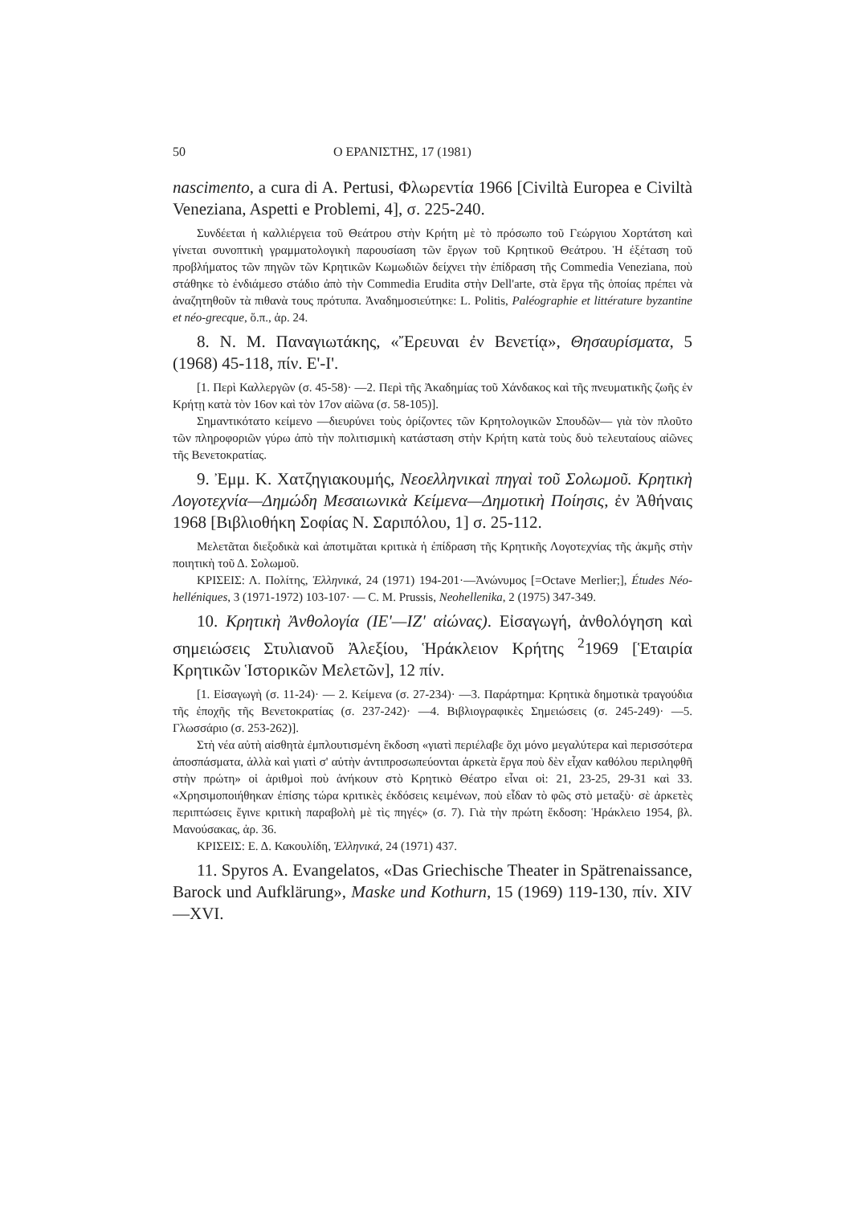50 Ο ΕΡΑΝΙΣΤΗΣ, 17 (1981)
nascimento, a cura di A. Pertusi, Φλωρεντία 1966 [Civiltà Europea e Civiltà Veneziana, Aspetti e Problemi, 4], σ. 225-240.
Συνδέεται ἡ καλλιέργεια τοῦ Θεάτρου στὴν Κρήτη μὲ τὸ πρόσωπο τοῦ Γεώργιου Χορτάτση καὶ γίνεται συνοπτικὴ γραμματολογικὴ παρουσίαση τῶν ἔργων τοῦ Κρητικοῦ Θεάτρου. Ἡ ἐξέταση τοῦ προβλήματος τῶν πηγῶν τῶν Κρητικῶν Κωμωδιῶν δείχνει τὴν ἐπίδραση τῆς Commedia Veneziana, ποὺ στάθηκε τὸ ἐνδιάμεσο στάδιο ἀπὸ τὴν Commedia Erudita στὴν Dell'arte, στὰ ἔργα τῆς ὁποίας πρέπει νὰ ἀναζητηθοῦν τὰ πιθανὰ τους πρότυπα. Ἀναδημοσιεύτηκε: L. Politis, Paléographie et littérature byzantine et néo-grecque, ὅ.π., ἀρ. 24.
8. N. M. Παναγιωτάκης, «Ἔρευναι ἐν Βενετίᾳ», Θησαυρίσματα, 5 (1968) 45-118, πίν. Ε'-Ι'.
[1. Περὶ Καλλεργῶν (σ. 45-58)· —2. Περὶ τῆς Ἀκαδημίας τοῦ Χάνδακος καὶ τῆς πνευματικῆς ζωῆς ἐν Κρήτῃ κατὰ τὸν 16ον καὶ τὸν 17ον αἰῶνα (σ. 58-105)].
Σημαντικότατο κείμενο —διευρύνει τοὺς ὁρίζοντες τῶν Κρητολογικῶν Σπουδῶν— γιὰ τὸν πλοῦτο τῶν πληροφοριῶν γύρω ἀπὸ τὴν πολιτισμικὴ κατάσταση στὴν Κρήτη κατὰ τοὺς δυὸ τελευταίους αἰῶνες τῆς Βενετοκρατίας.
9. Ἐμμ. Κ. Χατζηγιακουμής, Νεοελληνικαὶ πηγαὶ τοῦ Σολωμοῦ. Κρητικὴ Λογοτεχνία—Δημώδη Μεσαιωνικὰ Κείμενα—Δημοτικὴ Ποίησις, ἐν Ἀθήναις 1968 [Βιβλιοθήκη Σοφίας Ν. Σαριπόλου, 1] σ. 25-112.
Μελετᾶται διεξοδικὰ καὶ ἀποτιμᾶται κριτικὰ ἡ ἐπίδραση τῆς Κρητικῆς Λογοτεχνίας τῆς ἀκμῆς στὴν ποιητικὴ τοῦ Δ. Σολωμοῦ.
ΚΡΙΣΕΙΣ: Λ. Πολίτης, Ἑλληνικά, 24 (1971) 194-201·—Ἀνώνυμος [=Octave Merlier;], Études Néo-helléniques, 3 (1971-1972) 103-107· — C. M. Prussis, Neohellenika, 2 (1975) 347-349.
10. Κρητικὴ Ἀνθολογία (ΙΕ'—ΙΖ' αἰώνας). Εἰσαγωγή, ἀνθολόγηση καὶ σημειώσεις Στυλιανοῦ Ἀλεξίου, Ἡράκλειον Κρήτης <sup>2</sup>1969 [Ἑταιρία Κρητικῶν Ἱστορικῶν Μελετῶν], 12 πίν.
[1. Εἰσαγωγὴ (σ. 11-24)· — 2. Κείμενα (σ. 27-234)· —3. Παράρτημα: Κρητικὰ δημοτικὰ τραγούδια τῆς ἐποχῆς τῆς Βενετοκρατίας (σ. 237-242)· —4. Βιβλιογραφικὲς Σημειώσεις (σ. 245-249)· —5. Γλωσσάριο (σ. 253-262)].
Στὴ νέα αὐτὴ αἰσθητὰ ἐμπλουτισμένη ἔκδοση «γιατὶ περιέλαβε ὄχι μόνο μεγαλύτερα καὶ περισσότερα ἀποσπάσματα, ἀλλὰ καὶ γιατὶ σ' αὐτὴν ἀντιπροσωπεύονται ἀρκετὰ ἔργα ποὺ δὲν εἶχαν καθόλου περιληφθῆ στὴν πρώτη» οἱ ἀριθμοὶ ποὺ ἀνήκουν στὸ Κρητικὸ Θέατρο εἶναι οἱ: 21, 23-25, 29-31 καὶ 33. «Χρησιμοποιήθηκαν ἐπίσης τώρα κριτικὲς ἐκδόσεις κειμένων, ποὺ εἶδαν τὸ φῶς στὸ μεταξὺ· σὲ ἀρκετὲς περιπτώσεις ἔγινε κριτικὴ παραβολὴ μὲ τὶς πηγές» (σ. 7). Γιὰ τὴν πρώτη ἔκδοση: Ἡράκλειο 1954, βλ. Μανούσακας, ἀρ. 36.
ΚΡΙΣΕΙΣ: Ε. Δ. Κακουλίδη, Ἑλληνικά, 24 (1971) 437.
11. Spyros A. Evangelatos, «Das Griechische Theater in Spätrenaissance, Barock und Aufklärung», Maske und Kothurn, 15 (1969) 119-130, πίν. XIV—XVI.